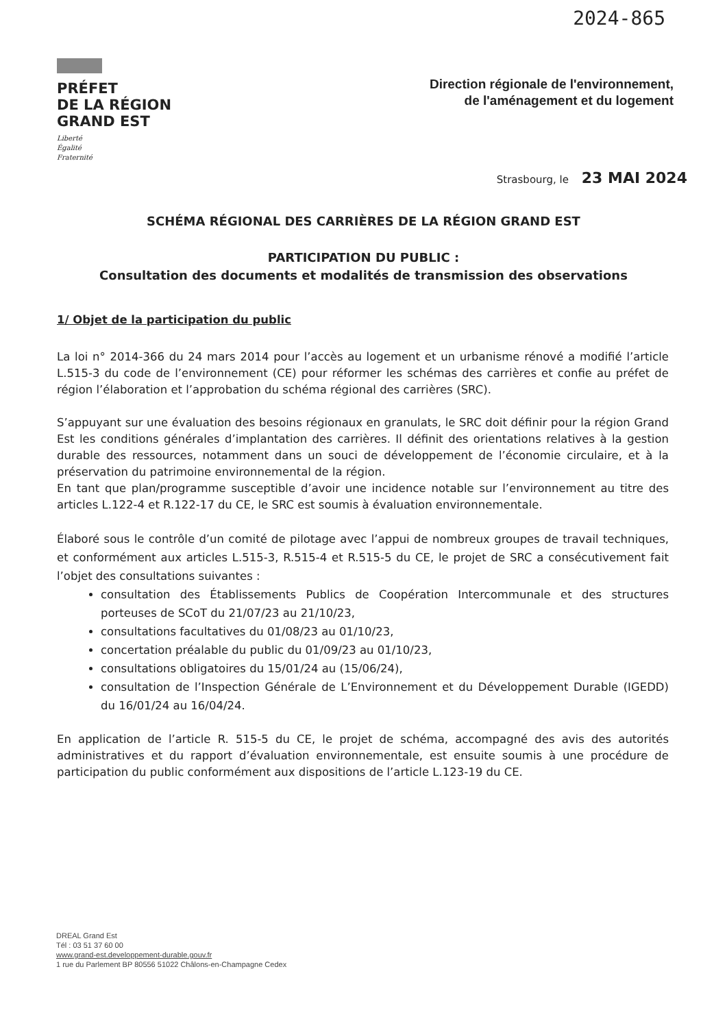2024-865
PRÉFET
DE LA RÉGION
GRAND EST
Liberté
Égalité
Fraternité
Direction régionale de l'environnement,
de l'aménagement et du logement
Strasbourg, le 23 MAI 2024
SCHÉMA RÉGIONAL DES CARRIÈRES DE LA RÉGION GRAND EST
PARTICIPATION DU PUBLIC :
Consultation des documents et modalités de transmission des observations
1/ Objet de la participation du public
La loi n° 2014-366 du 24 mars 2014 pour l’accès au logement et un urbanisme rénové a modifié l’article L.515-3 du code de l’environnement (CE) pour réformer les schémas des carrières et confie au préfet de région l’élaboration et l’approbation du schéma régional des carrières (SRC).
S’appuyant sur une évaluation des besoins régionaux en granulats, le SRC doit définir pour la région Grand Est les conditions générales d’implantation des carrières. Il définit des orientations relatives à la gestion durable des ressources, notamment dans un souci de développement de l’économie circulaire, et à la préservation du patrimoine environnemental de la région.
En tant que plan/programme susceptible d’avoir une incidence notable sur l’environnement au titre des articles L.122-4 et R.122-17 du CE, le SRC est soumis à évaluation environnementale.
Élaboré sous le contrôle d’un comité de pilotage avec l’appui de nombreux groupes de travail techniques, et conformément aux articles L.515-3, R.515-4 et R.515-5 du CE, le projet de SRC a consécutivement fait l’objet des consultations suivantes :
consultation des Établissements Publics de Coopération Intercommunale et des structures porteuses de SCoT du 21/07/23 au 21/10/23,
consultations facultatives du 01/08/23 au 01/10/23,
concertation préalable du public du 01/09/23 au 01/10/23,
consultations obligatoires du 15/01/24 au (15/06/24),
consultation de l’Inspection Générale de L’Environnement et du Développement Durable (IGEDD) du 16/01/24 au 16/04/24.
En application de l’article R. 515-5 du CE, le projet de schéma, accompagné des avis des autorités administratives et du rapport d’évaluation environnementale, est ensuite soumis à une procédure de participation du public conformément aux dispositions de l’article L.123-19 du CE.
DREAL Grand Est
Tél : 03 51 37 60 00
www.grand-est.developpement-durable.gouv.fr
1 rue du Parlement BP 80556 51022 Châlons-en-Champagne Cedex